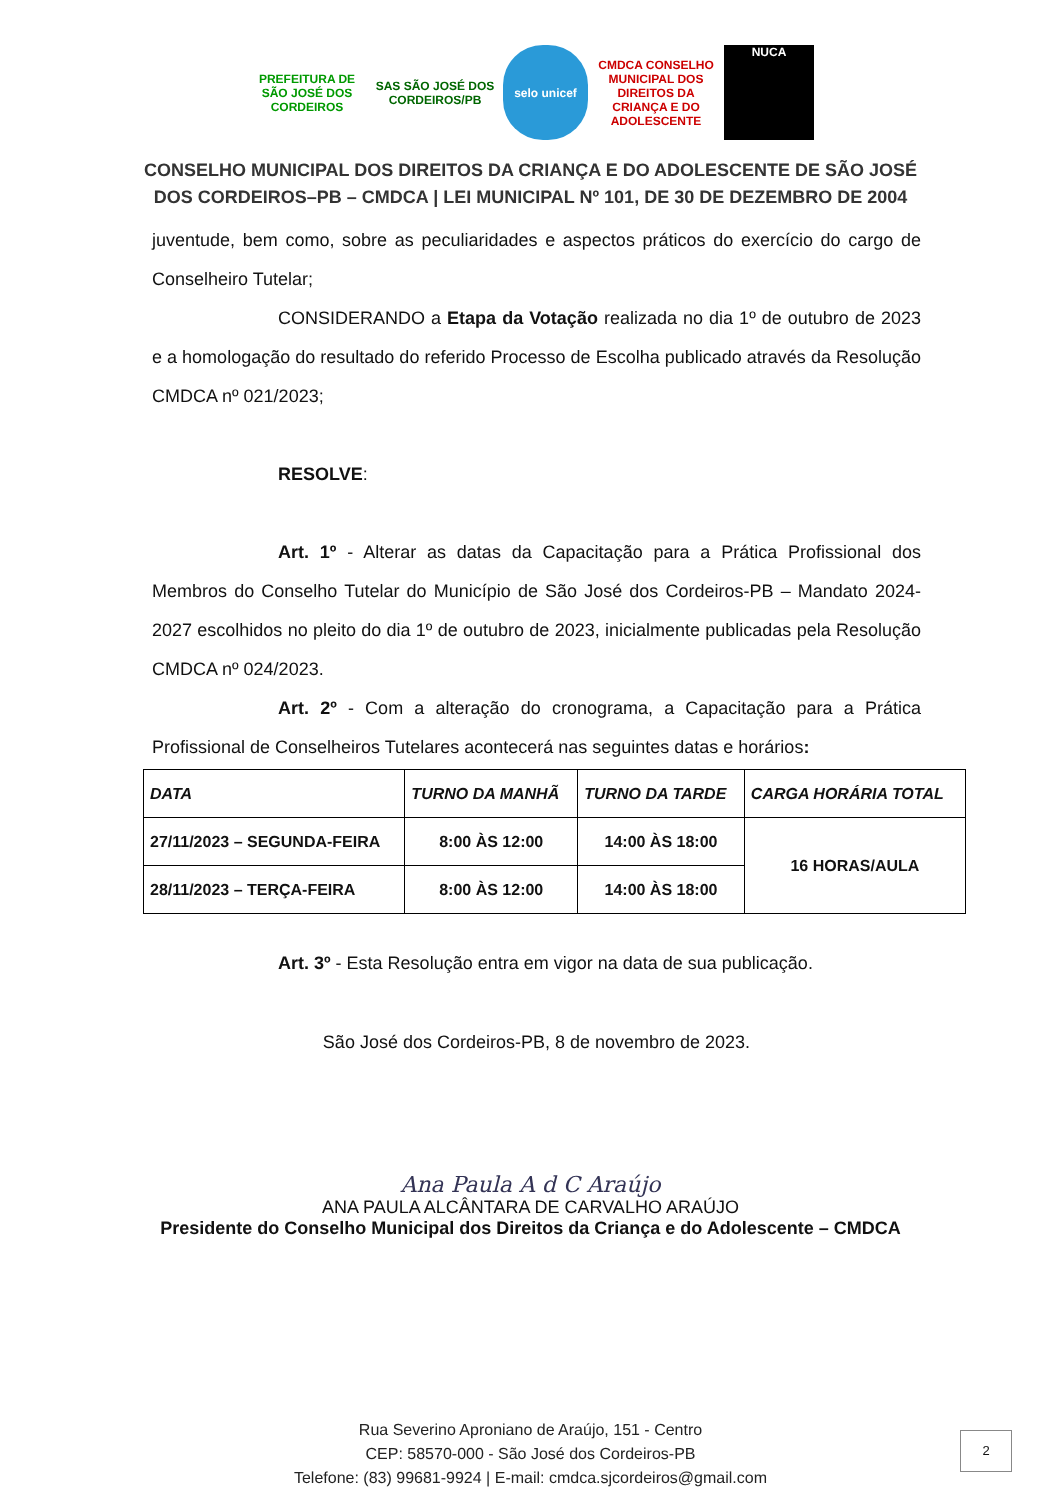PREFEITURA DE SÃO JOSÉ DOS CORDEIROS
SAS SÃO JOSÉ DOS CORDEIROS/PB
selo unicef CMDCA CONSELHO MUNICIPAL DOS DIREITOS DA CRIANÇA E DO ADOLESCENTE
NUCA
CONSELHO MUNICIPAL DOS DIREITOS DA CRIANÇA E DO ADOLESCENTE DE SÃO JOSÉ
DOS CORDEIROS–PB – CMDCA | LEI MUNICIPAL Nº 101, DE 30 DE DEZEMBRO DE 2004
juventude, bem como, sobre as peculiaridades e aspectos práticos do exercício do cargo de Conselheiro Tutelar;
CONSIDERANDO a Etapa da Votação realizada no dia 1º de outubro de 2023 e a homologação do resultado do referido Processo de Escolha publicado através da Resolução CMDCA nº 021/2023;
RESOLVE:
Art. 1º - Alterar as datas da Capacitação para a Prática Profissional dos Membros do Conselho Tutelar do Município de São José dos Cordeiros-PB – Mandato 2024-2027 escolhidos no pleito do dia 1º de outubro de 2023, inicialmente publicadas pela Resolução CMDCA nº 024/2023.
Art. 2º - Com a alteração do cronograma, a Capacitação para a Prática Profissional de Conselheiros Tutelares acontecerá nas seguintes datas e horários:
| DATA | TURNO DA MANHÃ | TURNO DA TARDE | CARGA HORÁRIA TOTAL |
| --- | --- | --- | --- |
| 27/11/2023 – SEGUNDA-FEIRA | 8:00 ÀS 12:00 | 14:00 ÀS 18:00 | 16 HORAS/AULA |
| 28/11/2023 – TERÇA-FEIRA | 8:00 ÀS 12:00 | 14:00 ÀS 18:00 | |
Art. 3º - Esta Resolução entra em vigor na data de sua publicação.
São José dos Cordeiros-PB, 8 de novembro de 2023.
Ana Paula A d C Araújo
ANA PAULA ALCÂNTARA DE CARVALHO ARAÚJO
Presidente do Conselho Municipal dos Direitos da Criança e do Adolescente – CMDCA
Rua Severino Aproniano de Araújo, 151 - Centro
CEP: 58570-000 - São José dos Cordeiros-PB
Telefone: (83) 99681-9924 | E-mail: cmdca.sjcordeiros@gmail.com
2